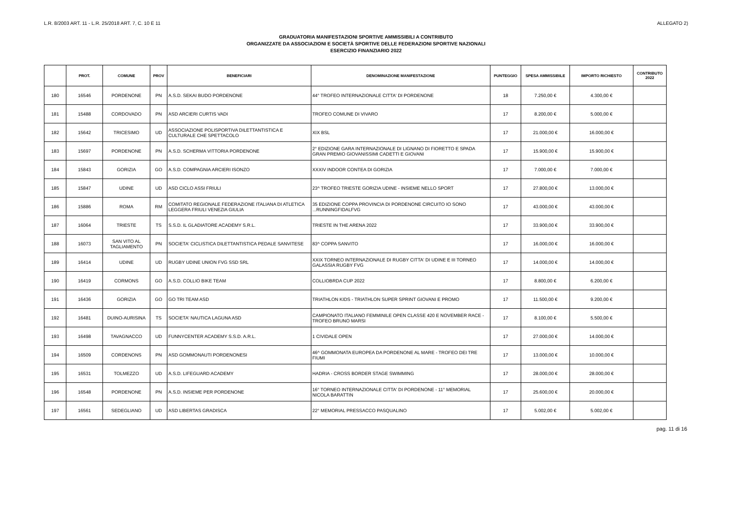L.R. 8/2003 ART. 11 - L.R. 25/2018 ART. 7, C. 10 E 11 ALLEGATO 2)
GRADUATORIA MANIFESTAZIONI SPORTIVE AMMISSIBILI A CONTRIBUTO
ORGANIZZATE DA ASSOCIAZIONI E SOCIETÀ SPORTIVE DELLE FEDERAZIONI SPORTIVE NAZIONALI
ESERCIZIO FINANZIARIO 2022
| | PROT. | COMUNE | PROV | BENEFICIARI | DENOMINAZIONE MANIFESTAZIONE | PUNTEGGIO | SPESA AMMISSIBILE | IMPORTO RICHIESTO | CONTRIBUTO 2022 |
| --- | --- | --- | --- | --- | --- | --- | --- | --- | --- |
| 180 | 16546 | PORDENONE | PN | A.S.D. SEKAI BUDO PORDENONE | 44° TROFEO INTERNAZIONALE CITTA' DI PORDENONE | 18 | 7.250,00 € | 4.300,00 € | |
| 181 | 15488 | CORDOVADO | PN | ASD ARCIERI CURTIS VADI | TROFEO COMUNE DI VIVARO | 17 | 8.200,00 € | 5.000,00 € | |
| 182 | 15642 | TRICESIMO | UD | ASSOCIAZIONE POLISPORTIVA DILETTANTISTICA E CULTURALE CHE SPETTACOLO | XIX BSL | 17 | 21.000,00 € | 16.000,00 € | |
| 183 | 15697 | PORDENONE | PN | A.S.D. SCHERMA VITTORIA PORDENONE | 2° EDIZIONE GARA INTERNAZIONALE DI LIGNANO DI FIORETTO E SPADA GRAN PREMIO GIOVANISSIMI CADETTI E GIOVANI | 17 | 15.900,00 € | 15.900,00 € | |
| 184 | 15843 | GORIZIA | GO | A.S.D. COMPAGNIA ARCIERI ISONZO | XXXIV INDOOR CONTEA DI GORIZIA | 17 | 7.000,00 € | 7.000,00 € | |
| 185 | 15847 | UDINE | UD | ASD CICLO ASSI FRIULI | 23^ TROFEO TRIESTE GORIZIA UDINE - INSIEME NELLO SPORT | 17 | 27.800,00 € | 13.000,00 € | |
| 186 | 15886 | ROMA | RM | COMITATO REGIONALE FEDERAZIONE ITALIANA DI ATLETICA LEGGERA FRIULI VENEZIA GIULIA | 35 EDIZIONE COPPA PROVINCIA DI PORDENONE CIRCUITO IO SONO ...RUNNINGFIDALFVG | 17 | 43.000,00 € | 43.000,00 € | |
| 187 | 16064 | TRIESTE | TS | S.S.D. IL GLADIATORE ACADEMY S.R.L. | TRIESTE IN THE ARENA 2022 | 17 | 33.900,00 € | 33.900,00 € | |
| 188 | 16073 | SAN VITO AL TAGLIAMENTO | PN | SOCIETA' CICLISTICA DILETTANTISTICA PEDALE SANVITESE | 83^ COPPA SANVITO | 17 | 16.000,00 € | 16.000,00 € | |
| 189 | 16414 | UDINE | UD | RUGBY UDINE UNION FVG SSD SRL | XXIX TORNEO INTERNAZIONALE DI RUGBY CITTA' DI UDINE E III TORNEO GALASSIA RUGBY FVG | 17 | 14.000,00 € | 14.000,00 € | |
| 190 | 16419 | CORMONS | GO | A.S.D. COLLIO BIKE TEAM | COLLIOBRDA CUP 2022 | 17 | 8.800,00 € | 6.200,00 € | |
| 191 | 16436 | GORIZIA | GO | GO TRI TEAM ASD | TRIATHLON KIDS - TRIATHLON SUPER SPRINT GIOVANI E PROMO | 17 | 11.500,00 € | 9.200,00 € | |
| 192 | 16481 | DUINO-AURISINA | TS | SOCIETA' NAUTICA LAGUNA ASD | CAMPIONATO ITALIANO FEMMINILE OPEN CLASSE 420 E NOVEMBER RACE - TROFEO BRUNO MARSI | 17 | 8.100,00 € | 5.500,00 € | |
| 193 | 16498 | TAVAGNACCO | UD | FUNNYCENTER ACADEMY S.S.D. A.R.L. | 1 CIVIDALE OPEN | 17 | 27.000,00 € | 14.000,00 € | |
| 194 | 16509 | CORDENONS | PN | ASD GOMMONAUTI PORDENONESI | 46^ GOMMONATA EUROPEA DA PORDENONE AL MARE - TROFEO DEI TRE FIUMI | 17 | 13.000,00 € | 10.000,00 € | |
| 195 | 16531 | TOLMEZZO | UD | A.S.D. LIFEGUARD ACADEMY | HADRIA - CROSS BORDER STAGE SWIMMING | 17 | 28.000,00 € | 28.000,00 € | |
| 196 | 16548 | PORDENONE | PN | A.S.D. INSIEME PER PORDENONE | 16° TORNEO INTERNAZIONALE CITTA' DI PORDENONE - 11° MEMORIAL NICOLA BARATTIN | 17 | 25.600,00 € | 20.000,00 € | |
| 197 | 16561 | SEDEGLIANO | UD | ASD LIBERTAS GRADISCA | 22° MEMORIAL PRESSACCO PASQUALINO | 17 | 5.002,00 € | 5.002,00 € | |
pag. 11 di 16